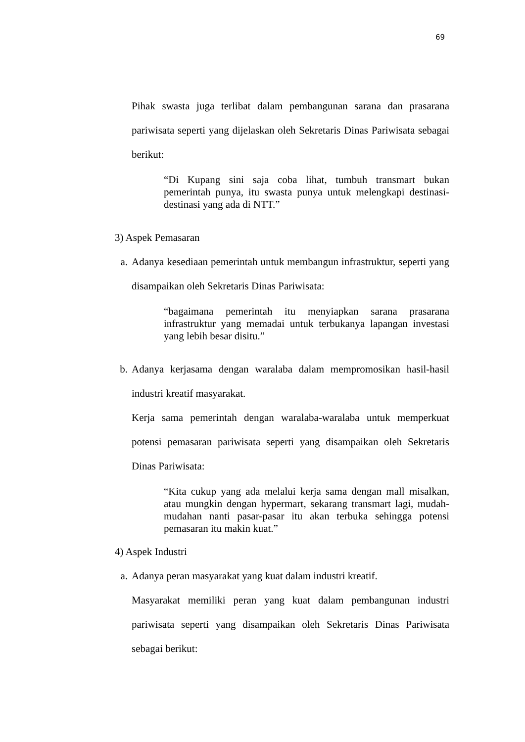69
Pihak swasta juga terlibat dalam pembangunan sarana dan prasarana pariwisata seperti yang dijelaskan oleh Sekretaris Dinas Pariwisata sebagai berikut:
“Di Kupang sini saja coba lihat, tumbuh transmart bukan pemerintah punya, itu swasta punya untuk melengkapi destinasi-destinasi yang ada di NTT.”
3) Aspek Pemasaran
a. Adanya kesediaan pemerintah untuk membangun infrastruktur, seperti yang disampaikan oleh Sekretaris Dinas Pariwisata:
“bagaimana pemerintah itu menyiapkan sarana prasarana infrastruktur yang memadai untuk terbukanya lapangan investasi yang lebih besar disitu.”
b. Adanya kerjasama dengan waralaba dalam mempromosikan hasil-hasil industri kreatif masyarakat.
Kerja sama pemerintah dengan waralaba-waralaba untuk memperkuat potensi pemasaran pariwisata seperti yang disampaikan oleh Sekretaris Dinas Pariwisata:
“Kita cukup yang ada melalui kerja sama dengan mall misalkan, atau mungkin dengan hypermart, sekarang transmart lagi, mudah-mudahan nanti pasar-pasar itu akan terbuka sehingga potensi pemasaran itu makin kuat.”
4) Aspek Industri
a. Adanya peran masyarakat yang kuat dalam industri kreatif.
Masyarakat memiliki peran yang kuat dalam pembangunan industri pariwisata seperti yang disampaikan oleh Sekretaris Dinas Pariwisata sebagai berikut: